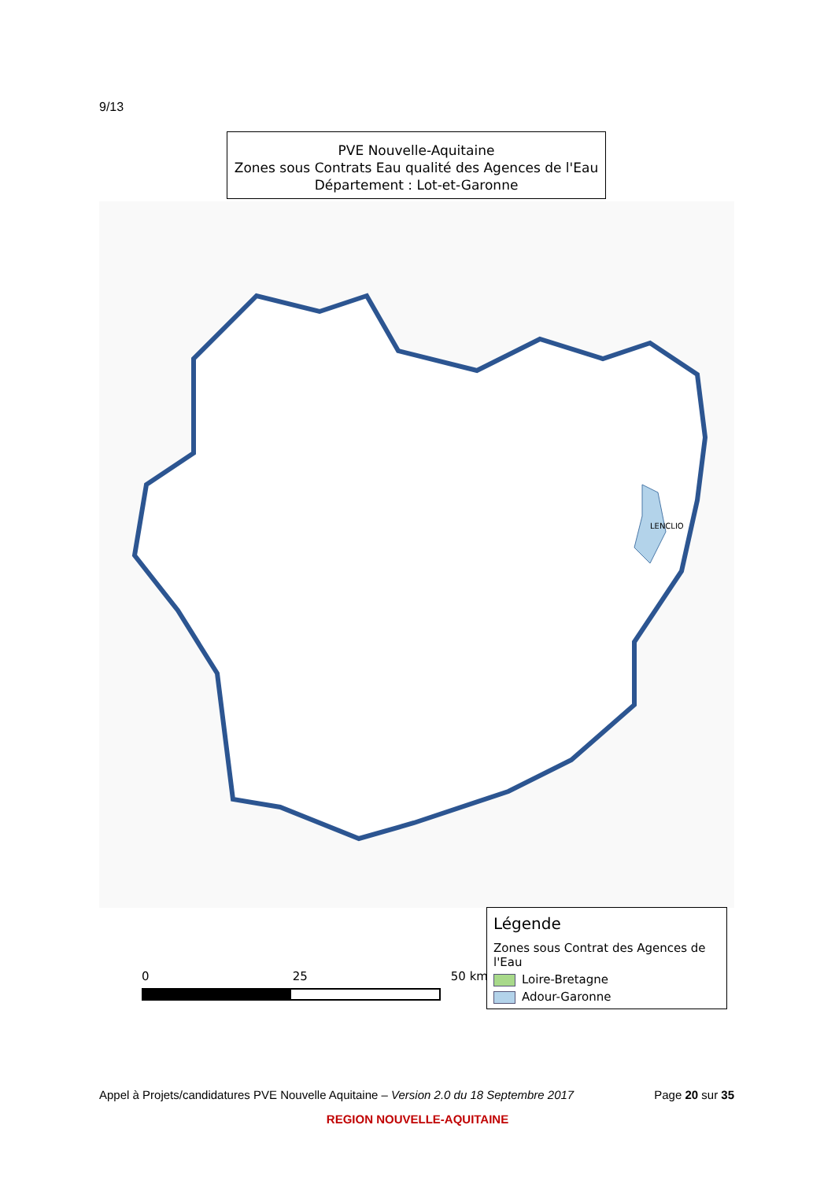9/13
PVE Nouvelle-Aquitaine
Zones sous Contrats Eau qualité des Agences de l'Eau
Département : Lot-et-Garonne
LENCLIO
0 25 50 km
Légende
Zones sous Contrat des Agences de l'Eau
Loire-Bretagne
Adour-Garonne
Appel à Projets/candidatures PVE Nouvelle Aquitaine – Version 2.0 du 18 Septembre 2017 Page 20 sur 35
REGION NOUVELLE-AQUITAINE